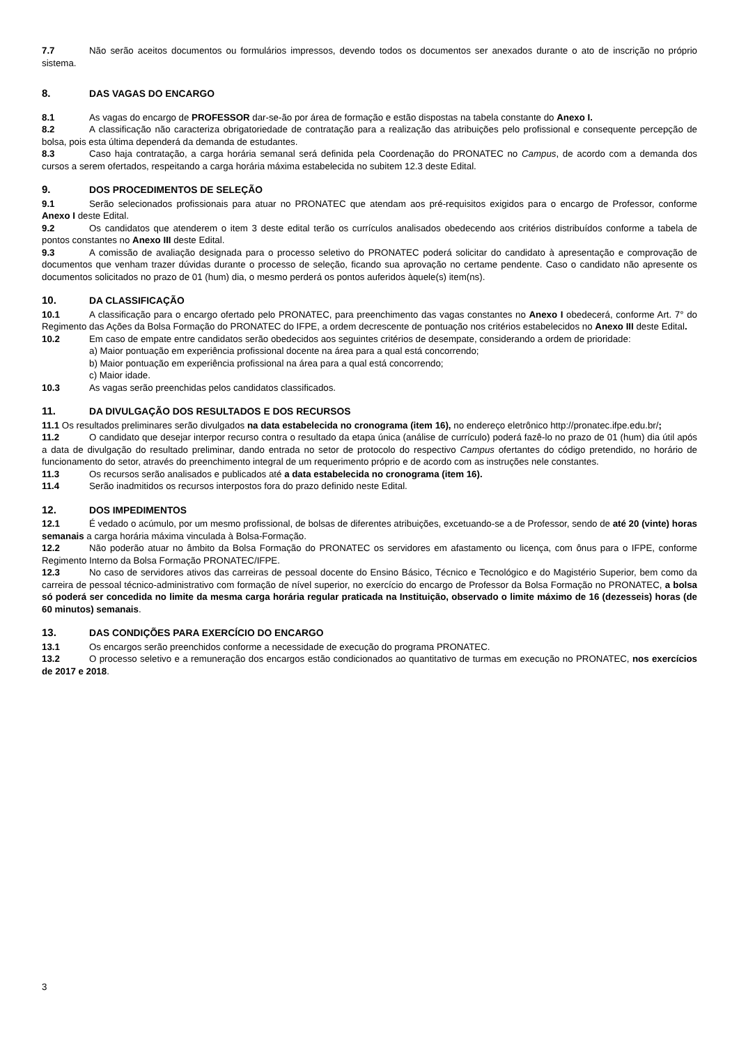7.7 Não serão aceitos documentos ou formulários impressos, devendo todos os documentos ser anexados durante o ato de inscrição no próprio sistema.
8. DAS VAGAS DO ENCARGO
8.1 As vagas do encargo de PROFESSOR dar-se-ão por área de formação e estão dispostas na tabela constante do Anexo I.
8.2 A classificação não caracteriza obrigatoriedade de contratação para a realização das atribuições pelo profissional e consequente percepção de bolsa, pois esta última dependerá da demanda de estudantes.
8.3 Caso haja contratação, a carga horária semanal será definida pela Coordenação do PRONATEC no Campus, de acordo com a demanda dos cursos a serem ofertados, respeitando a carga horária máxima estabelecida no subitem 12.3 deste Edital.
9. DOS PROCEDIMENTOS DE SELEÇÃO
9.1 Serão selecionados profissionais para atuar no PRONATEC que atendam aos pré-requisitos exigidos para o encargo de Professor, conforme Anexo I deste Edital.
9.2 Os candidatos que atenderem o item 3 deste edital terão os currículos analisados obedecendo aos critérios distribuídos conforme a tabela de pontos constantes no Anexo III deste Edital.
9.3 A comissão de avaliação designada para o processo seletivo do PRONATEC poderá solicitar do candidato à apresentação e comprovação de documentos que venham trazer dúvidas durante o processo de seleção, ficando sua aprovação no certame pendente. Caso o candidato não apresente os documentos solicitados no prazo de 01 (hum) dia, o mesmo perderá os pontos auferidos àquele(s) item(ns).
10. DA CLASSIFICAÇÃO
10.1 A classificação para o encargo ofertado pelo PRONATEC, para preenchimento das vagas constantes no Anexo I obedecerá, conforme Art. 7° do Regimento das Ações da Bolsa Formação do PRONATEC do IFPE, a ordem decrescente de pontuação nos critérios estabelecidos no Anexo III deste Edital.
10.2 Em caso de empate entre candidatos serão obedecidos aos seguintes critérios de desempate, considerando a ordem de prioridade:
a) Maior pontuação em experiência profissional docente na área para a qual está concorrendo;
b) Maior pontuação em experiência profissional na área para a qual está concorrendo;
c) Maior idade.
10.3 As vagas serão preenchidas pelos candidatos classificados.
11. DA DIVULGAÇÃO DOS RESULTADOS E DOS RECURSOS
11.1 Os resultados preliminares serão divulgados na data estabelecida no cronograma (item 16), no endereço eletrônico http://pronatec.ifpe.edu.br/;
11.2 O candidato que desejar interpor recurso contra o resultado da etapa única (análise de currículo) poderá fazê-lo no prazo de 01 (hum) dia útil após a data de divulgação do resultado preliminar, dando entrada no setor de protocolo do respectivo Campus ofertantes do código pretendido, no horário de funcionamento do setor, através do preenchimento integral de um requerimento próprio e de acordo com as instruções nele constantes.
11.3 Os recursos serão analisados e publicados até a data estabelecida no cronograma (item 16).
11.4 Serão inadmitidos os recursos interpostos fora do prazo definido neste Edital.
12. DOS IMPEDIMENTOS
12.1 É vedado o acúmulo, por um mesmo profissional, de bolsas de diferentes atribuições, excetuando-se a de Professor, sendo de até 20 (vinte) horas semanais a carga horária máxima vinculada à Bolsa-Formação.
12.2 Não poderão atuar no âmbito da Bolsa Formação do PRONATEC os servidores em afastamento ou licença, com ônus para o IFPE, conforme Regimento Interno da Bolsa Formação PRONATEC/IFPE.
12.3 No caso de servidores ativos das carreiras de pessoal docente do Ensino Básico, Técnico e Tecnológico e do Magistério Superior, bem como da carreira de pessoal técnico-administrativo com formação de nível superior, no exercício do encargo de Professor da Bolsa Formação no PRONATEC, a bolsa só poderá ser concedida no limite da mesma carga horária regular praticada na Instituição, observado o limite máximo de 16 (dezesseis) horas (de 60 minutos) semanais.
13. DAS CONDIÇÕES PARA EXERCÍCIO DO ENCARGO
13.1 Os encargos serão preenchidos conforme a necessidade de execução do programa PRONATEC.
13.2 O processo seletivo e a remuneração dos encargos estão condicionados ao quantitativo de turmas em execução no PRONATEC, nos exercícios de 2017 e 2018.
3